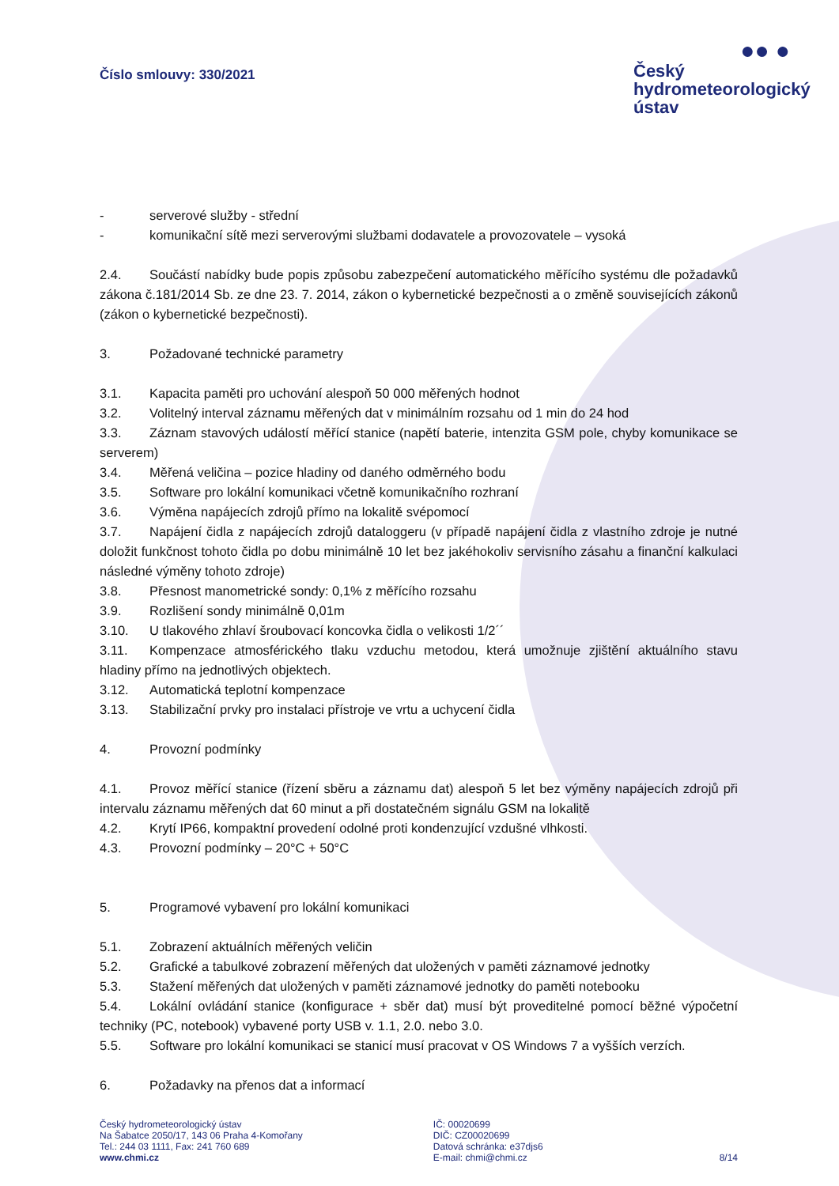Číslo smlouvy: 330/2021
●● ●
Český
hydrometeorologický
ústav
- serverové služby - střední
- komunikační sítě mezi serverovými službami dodavatele a provozovatele – vysoká
2.4. Součástí nabídky bude popis způsobu zabezpečení automatického měřícího systému dle požadavků zákona č.181/2014 Sb. ze dne 23. 7. 2014, zákon o kybernetické bezpečnosti a o změně souvisejících zákonů (zákon o kybernetické bezpečnosti).
3. Požadované technické parametry
3.1. Kapacita paměti pro uchování alespoň 50 000 měřených hodnot
3.2. Volitelný interval záznamu měřených dat v minimálním rozsahu od 1 min do 24 hod
3.3. Záznam stavových událostí měřící stanice (napětí baterie, intenzita GSM pole, chyby komunikace se serverem)
3.4. Měřená veličina – pozice hladiny od daného odměrného bodu
3.5. Software pro lokální komunikaci včetně komunikačního rozhraní
3.6. Výměna napájecích zdrojů přímo na lokalitě svépomocí
3.7. Napájení čidla z napájecích zdrojů dataloggeru (v případě napájení čidla z vlastního zdroje je nutné doložit funkčnost tohoto čidla po dobu minimálně 10 let bez jakéhokoliv servisního zásahu a finanční kalkulaci následné výměny tohoto zdroje)
3.8. Přesnost manometrické sondy: 0,1% z měřícího rozsahu
3.9. Rozlišení sondy minimálně 0,01m
3.10. U tlakového zhlaví šroubovací koncovka čidla o velikosti 1/2´´
3.11. Kompenzace atmosférického tlaku vzduchu metodou, která umožnuje zjištění aktuálního stavu hladiny přímo na jednotlivých objektech.
3.12. Automatická teplotní kompenzace
3.13. Stabilizační prvky pro instalaci přístroje ve vrtu a uchycení čidla
4. Provozní podmínky
4.1. Provoz měřící stanice (řízení sběru a záznamu dat) alespoň 5 let bez výměny napájecích zdrojů při intervalu záznamu měřených dat 60 minut a při dostatečném signálu GSM na lokalitě
4.2. Krytí IP66, kompaktní provedení odolné proti kondenzující vzdušné vlhkosti.
4.3. Provozní podmínky – 20°C + 50°C
5. Programové vybavení pro lokální komunikaci
5.1. Zobrazení aktuálních měřených veličin
5.2. Grafické a tabulkové zobrazení měřených dat uložených v paměti záznamové jednotky
5.3. Stažení měřených dat uložených v paměti záznamové jednotky do paměti notebooku
5.4. Lokální ovládání stanice (konfigurace + sběr dat) musí být proveditelné pomocí běžné výpočetní techniky (PC, notebook) vybavené porty USB v. 1.1, 2.0. nebo 3.0.
5.5. Software pro lokální komunikaci se stanicí musí pracovat v OS Windows 7 a vyšších verzích.
6. Požadavky na přenos dat a informací
Český hydrometeorologický ústav
Na Šabatce 2050/17, 143 06 Praha 4-Komořany
Tel.: 244 03 1111, Fax: 241 760 689
www.chmi.cz
IČ: 00020699
DIČ: CZ00020699
Datová schránka: e37djs6
E-mail: chmi@chmi.cz
8/14